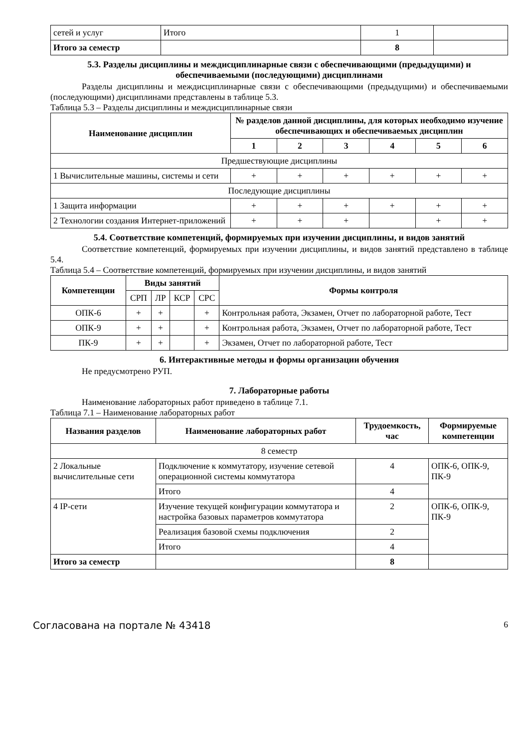| сетей и услуг | Итого | 1 | |
| Итого за семестр | | 8 | |
5.3. Разделы дисциплины и междисциплинарные связи с обеспечивающими (предыдущими) и обеспечиваемыми (последующими) дисциплинами
Разделы дисциплины и междисциплинарные связи с обеспечивающими (предыдущими) и обеспечиваемыми (последующими) дисциплинами представлены в таблице 5.3.
Таблица 5.3 – Разделы дисциплины и междисциплинарные связи
| Наименование дисциплин | № разделов данной дисциплины, для которых необходимо изучение обеспечивающих и обеспечиваемых дисциплин | | | | | |
| --- | --- | --- | --- | --- | --- | --- |
| | 1 | 2 | 3 | 4 | 5 | 6 |
| Предшествующие дисциплины | | | | | | |
| 1 Вычислительные машины, системы и сети | + | + | + | + | + | + |
| Последующие дисциплины | | | | | | |
| 1 Защита информации | + | + | + | + | + | + |
| 2 Технологии создания Интернет-приложений | + | + | + | | + | + |
5.4. Соответствие компетенций, формируемых при изучении дисциплины, и видов занятий
Соответствие компетенций, формируемых при изучении дисциплины, и видов занятий представлено в таблице 5.4.
Таблица 5.4 – Соответствие компетенций, формируемых при изучении дисциплины, и видов занятий
| Компетенции | Виды занятий | | | | Формы контроля |
| --- | --- | --- | --- | --- | --- |
| | СРП | ЛР | КСР | СРС | |
| ОПК-6 | + | + | | + | Контрольная работа, Экзамен, Отчет по лабораторной работе, Тест |
| ОПК-9 | + | + | | + | Контрольная работа, Экзамен, Отчет по лабораторной работе, Тест |
| ПК-9 | + | + | | + | Экзамен, Отчет по лабораторной работе, Тест |
6. Интерактивные методы и формы организации обучения
Не предусмотрено РУП.
7. Лабораторные работы
Наименование лабораторных работ приведено в таблице 7.1.
Таблица 7.1 – Наименование лабораторных работ
| Названия разделов | Наименование лабораторных работ | Трудоемкость, час | Формируемые компетенции |
| --- | --- | --- | --- |
| 8 семестр | | | |
| 2 Локальные вычислительные сети | Подключение к коммутатору, изучение сетевой операционной системы коммутатора | 4 | ОПК-6, ОПК-9, ПК-9 |
| | Итого | 4 | |
| 4 IP-сети | Изучение текущей конфигурации коммутатора и настройка базовых параметров коммутатора | 2 | ОПК-6, ОПК-9, ПК-9 |
| | Реализация базовой схемы подключения | 2 | |
| | Итого | 4 | |
| Итого за семестр | | 8 | |
Согласована на портале № 43418 6